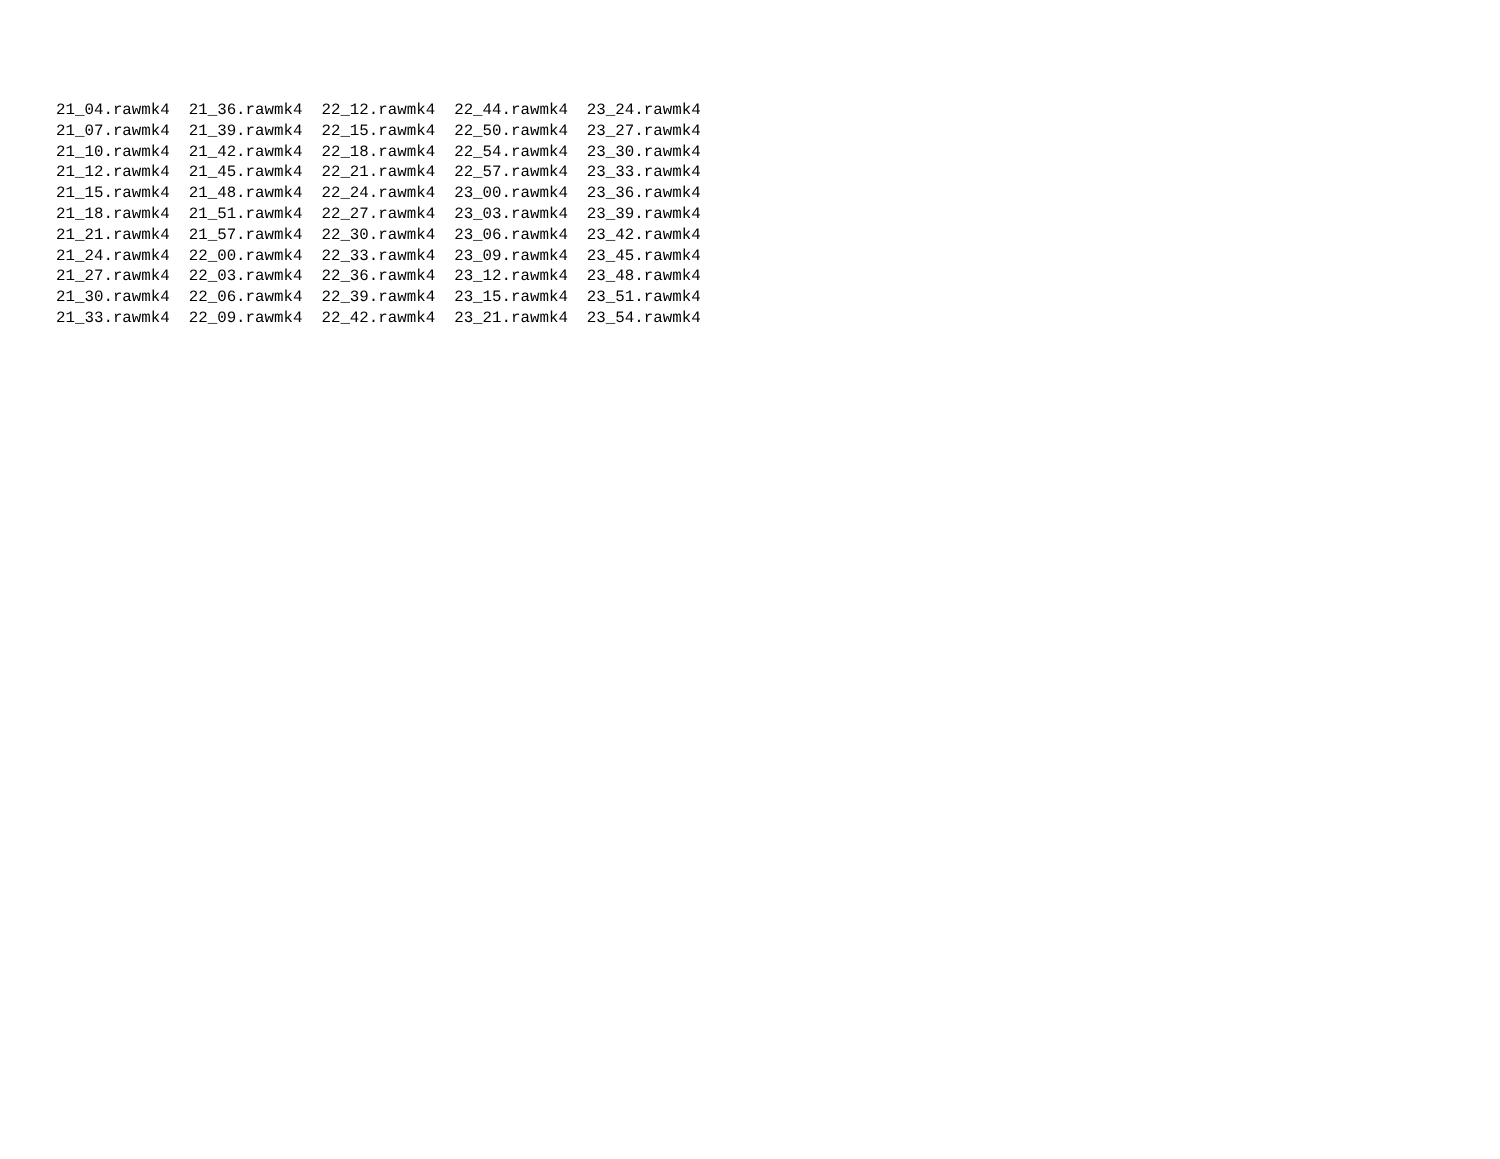21_04.rawmk4  21_36.rawmk4  22_12.rawmk4  22_44.rawmk4  23_24.rawmk4
21_07.rawmk4  21_39.rawmk4  22_15.rawmk4  22_50.rawmk4  23_27.rawmk4
21_10.rawmk4  21_42.rawmk4  22_18.rawmk4  22_54.rawmk4  23_30.rawmk4
21_12.rawmk4  21_45.rawmk4  22_21.rawmk4  22_57.rawmk4  23_33.rawmk4
21_15.rawmk4  21_48.rawmk4  22_24.rawmk4  23_00.rawmk4  23_36.rawmk4
21_18.rawmk4  21_51.rawmk4  22_27.rawmk4  23_03.rawmk4  23_39.rawmk4
21_21.rawmk4  21_57.rawmk4  22_30.rawmk4  23_06.rawmk4  23_42.rawmk4
21_24.rawmk4  22_00.rawmk4  22_33.rawmk4  23_09.rawmk4  23_45.rawmk4
21_27.rawmk4  22_03.rawmk4  22_36.rawmk4  23_12.rawmk4  23_48.rawmk4
21_30.rawmk4  22_06.rawmk4  22_39.rawmk4  23_15.rawmk4  23_51.rawmk4
21_33.rawmk4  22_09.rawmk4  22_42.rawmk4  23_21.rawmk4  23_54.rawmk4